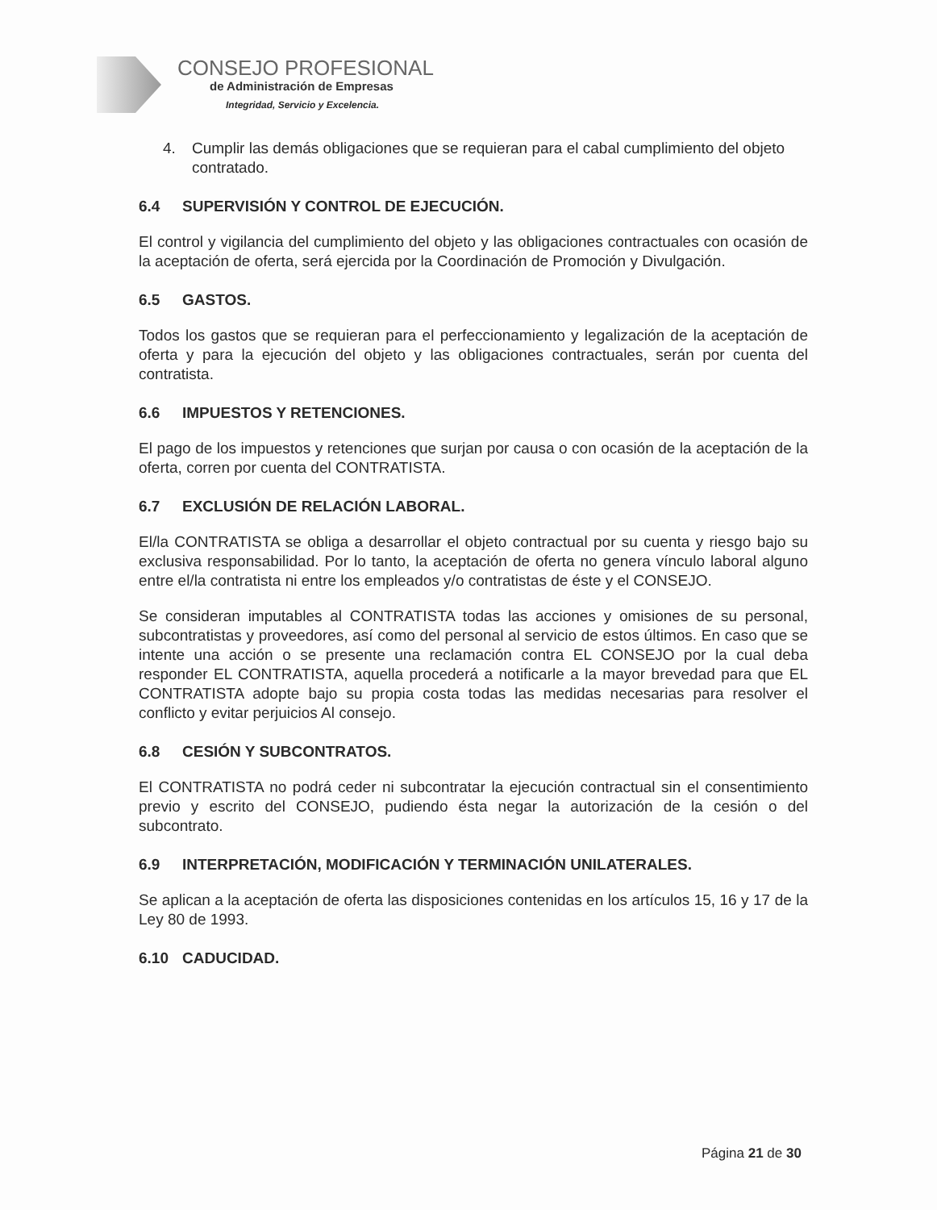CONSEJO PROFESIONAL
de Administración de Empresas
Integridad, Servicio y Excelencia.
4. Cumplir las demás obligaciones que se requieran para el cabal cumplimiento del objeto contratado.
6.4 SUPERVISIÓN Y CONTROL DE EJECUCIÓN.
El control y vigilancia del cumplimiento del objeto y las obligaciones contractuales con ocasión de la aceptación de oferta, será ejercida por la Coordinación de Promoción y Divulgación.
6.5 GASTOS.
Todos los gastos que se requieran para el perfeccionamiento y legalización de la aceptación de oferta y para la ejecución del objeto y las obligaciones contractuales, serán por cuenta del contratista.
6.6 IMPUESTOS Y RETENCIONES.
El pago de los impuestos y retenciones que surjan por causa o con ocasión de la aceptación de la oferta, corren por cuenta del CONTRATISTA.
6.7 EXCLUSIÓN DE RELACIÓN LABORAL.
El/la CONTRATISTA se obliga a desarrollar el objeto contractual por su cuenta y riesgo bajo su exclusiva responsabilidad. Por lo tanto, la aceptación de oferta no genera vínculo laboral alguno entre el/la contratista ni entre los empleados y/o contratistas de éste y el CONSEJO.
Se consideran imputables al CONTRATISTA todas las acciones y omisiones de su personal, subcontratistas y proveedores, así como del personal al servicio de estos últimos. En caso que se intente una acción o se presente una reclamación contra EL CONSEJO por la cual deba responder EL CONTRATISTA, aquella procederá a notificarle a la mayor brevedad para que EL CONTRATISTA adopte bajo su propia costa todas las medidas necesarias para resolver el conflicto y evitar perjuicios Al consejo.
6.8 CESIÓN Y SUBCONTRATOS.
El CONTRATISTA no podrá ceder ni subcontratar la ejecución contractual sin el consentimiento previo y escrito del CONSEJO, pudiendo ésta negar la autorización de la cesión o del subcontrato.
6.9 INTERPRETACIÓN, MODIFICACIÓN Y TERMINACIÓN UNILATERALES.
Se aplican a la aceptación de oferta las disposiciones contenidas en los artículos 15, 16 y 17 de la Ley 80 de 1993.
6.10 CADUCIDAD.
Página 21 de 30